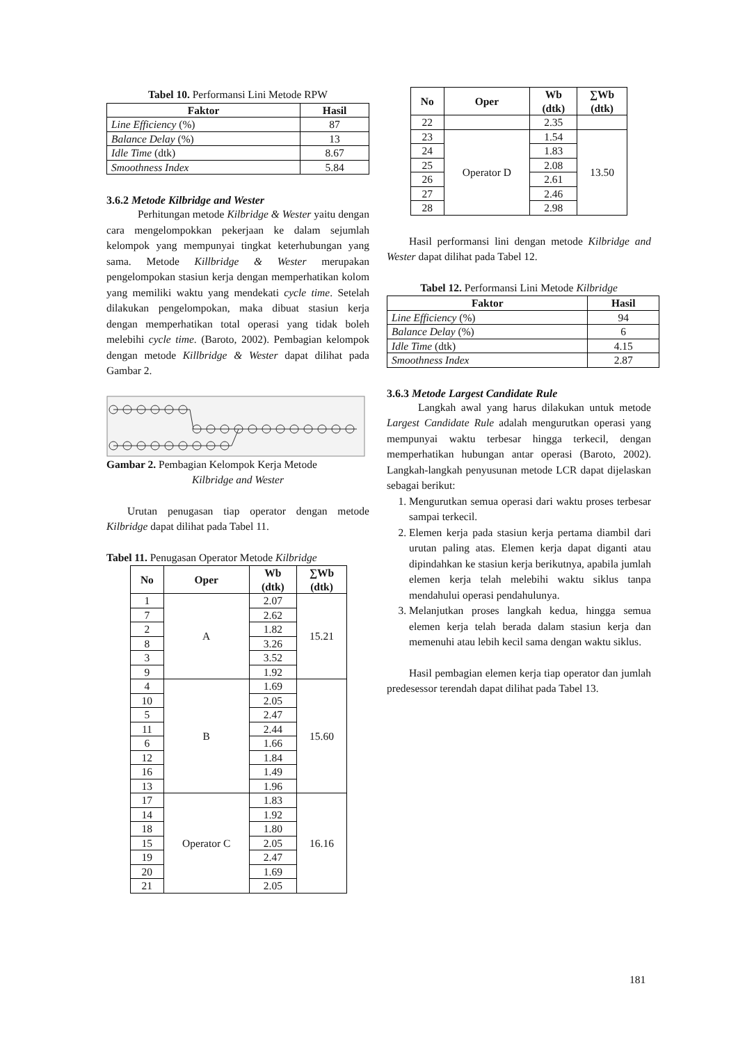Tabel 10. Performansi Lini Metode RPW
| Faktor | Hasil |
| --- | --- |
| Line Efficiency (%) | 87 |
| Balance Delay (%) | 13 |
| Idle Time (dtk) | 8.67 |
| Smoothness Index | 5.84 |
3.6.2 Metode Kilbridge and Wester
Perhitungan metode Kilbridge & Wester yaitu dengan cara mengelompokkan pekerjaan ke dalam sejumlah kelompok yang mempunyai tingkat keterhubungan yang sama. Metode Killbridge & Wester merupakan pengelompokan stasiun kerja dengan memperhatikan kolom yang memiliki waktu yang mendekati cycle time. Setelah dilakukan pengelompokan, maka dibuat stasiun kerja dengan memperhatikan total operasi yang tidak boleh melebihi cycle time. (Baroto, 2002). Pembagian kelompok dengan metode Killbridge & Wester dapat dilihat pada Gambar 2.
Gambar 2. Pembagian Kelompok Kerja Metode
Kilbridge and Wester
Urutan penugasan tiap operator dengan metode Kilbridge dapat dilihat pada Tabel 11.
Tabel 11. Penugasan Operator Metode Kilbridge
| No | Oper | Wb (dtk) | ∑Wb (dtk) |
| --- | --- | --- | --- |
| 1 | A | 2.07 | 15.21 |
| 7 | | 2.62 | |
| 2 | | 1.82 | |
| 8 | | 3.26 | |
| 3 | | 3.52 | |
| 9 | | 1.92 | |
| 4 | B | 1.69 | 15.60 |
| 10 | | 2.05 | |
| 5 | | 2.47 | |
| 11 | | 2.44 | |
| 6 | | 1.66 | |
| 12 | | 1.84 | |
| 16 | | 1.49 | |
| 13 | | 1.96 | |
| 17 | Operator C | 1.83 | 16.16 |
| 14 | | 1.92 | |
| 18 | | 1.80 | |
| 15 | | 2.05 | |
| 19 | | 2.47 | |
| 20 | | 1.69 | |
| 21 | | 2.05 | |
| No | Oper | Wb (dtk) | ∑Wb (dtk) |
| --- | --- | --- | --- |
| 22 | | 2.35 | |
| 23 | Operator D | 1.54 | 13.50 |
| 24 | | 1.83 | |
| 25 | | 2.08 | |
| 26 | | 2.61 | |
| 27 | | 2.46 | |
| 28 | | 2.98 | |
Hasil performansi lini dengan metode Kilbridge and Wester dapat dilihat pada Tabel 12.
Tabel 12. Performansi Lini Metode Kilbridge
| Faktor | Hasil |
| --- | --- |
| Line Efficiency (%) | 94 |
| Balance Delay (%) | 6 |
| Idle Time (dtk) | 4.15 |
| Smoothness Index | 2.87 |
3.6.3 Metode Largest Candidate Rule
Langkah awal yang harus dilakukan untuk metode Largest Candidate Rule adalah mengurutkan operasi yang mempunyai waktu terbesar hingga terkecil, dengan memperhatikan hubungan antar operasi (Baroto, 2002). Langkah-langkah penyusunan metode LCR dapat dijelaskan sebagai berikut:
1. Mengurutkan semua operasi dari waktu proses terbesar sampai terkecil.
2. Elemen kerja pada stasiun kerja pertama diambil dari urutan paling atas. Elemen kerja dapat diganti atau dipindahkan ke stasiun kerja berikutnya, apabila jumlah elemen kerja telah melebihi waktu siklus tanpa mendahului operasi pendahulunya.
3. Melanjutkan proses langkah kedua, hingga semua elemen kerja telah berada dalam stasiun kerja dan memenuhi atau lebih kecil sama dengan waktu siklus.
Hasil pembagian elemen kerja tiap operator dan jumlah predesessor terendah dapat dilihat pada Tabel 13.
181